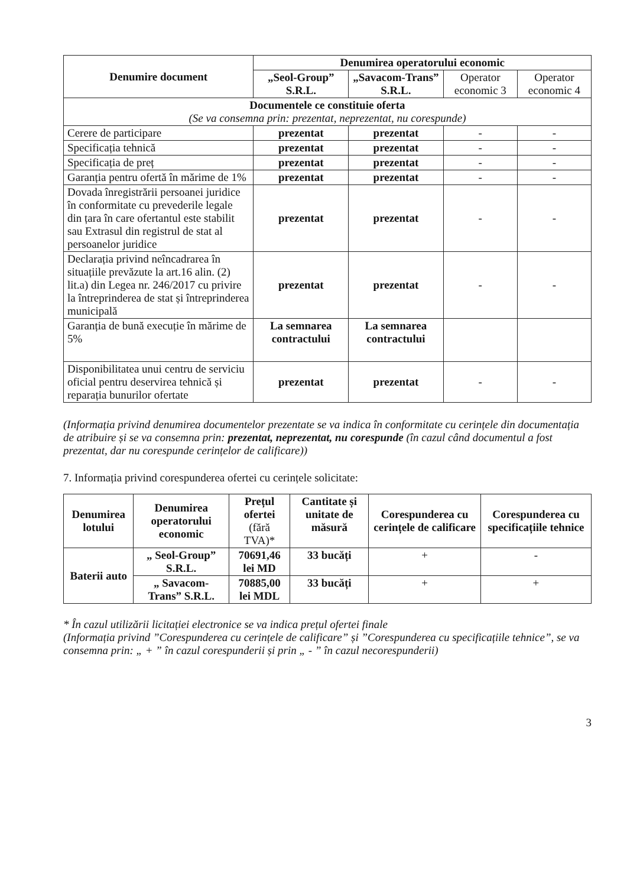| Denumire document | Denumirea operatorului economic | | | |
| --- | --- | --- | --- | --- |
| | „Seol-Group” S.R.L. | „Savacom-Trans” S.R.L. | Operator economic 3 | Operator economic 4 |
| Documentele ce constituie oferta (Se va consemna prin: prezentat, neprezentat, nu corespunde) | | | | |
| Cerere de participare | prezentat | prezentat | - | - |
| Specificația tehnică | prezentat | prezentat | - | - |
| Specificația de preț | prezentat | prezentat | - | - |
| Garanția pentru ofertă în mărime de 1% | prezentat | prezentat | - | - |
| Dovada înregistrării persoanei juridice în conformitate cu prevederile legale din țara în care ofertantul este stabilit sau Extrasul din registrul de stat al persoanelor juridice | prezentat | prezentat | - | - |
| Declarația privind neîncadrarea în situațiile prevăzute la art.16 alin. (2) lit.a) din Legea nr. 246/2017 cu privire la întreprinderea de stat și întreprinderea municipală | prezentat | prezentat | - | - |
| Garanția de bună execuție în mărime de 5% | La semnarea contractului | La semnarea contractului | | |
| Disponibilitatea unui centru de serviciu oficial pentru deservirea tehnică și reparația bunurilor ofertate | prezentat | prezentat | - | - |
(Informația privind denumirea documentelor prezentate se va indica în conformitate cu cerințele din documentația de atribuire și se va consemna prin: prezentat, neprezentat, nu corespunde (în cazul când documentul a fost prezentat, dar nu corespunde cerințelor de calificare))
7. Informația privind corespunderea ofertei cu cerințele solicitate:
| Denumirea lotului | Denumirea operatorului economic | Prețul ofertei (fără TVA)* | Cantitate și unitate de măsură | Corespunderea cu cerințele de calificare | Corespunderea cu specificațiile tehnice |
| Baterii auto | „ Seol-Group” S.R.L. | 70691,46 lei MD | 33 bucăți | + | - |
| | „ Savacom-Trans” S.R.L. | 70885,00 lei MDL | 33 bucăți | + | + |
* În cazul utilizării licitației electronice se va indica prețul ofertei finale
(Informația privind ”Corespunderea cu cerințele de calificare” și ”Corespunderea cu specificațiile tehnice”, se va consemna prin: „ + ” în cazul corespunderii și prin „ - ” în cazul necorespunderii)
3